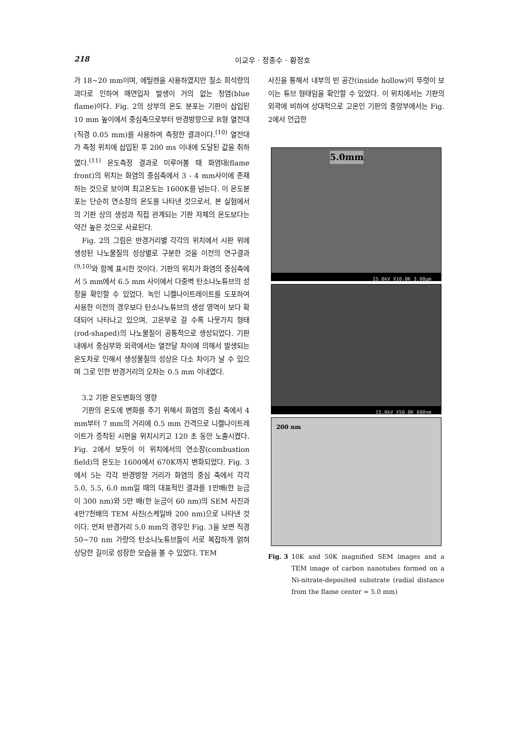218 이교우 · 정종수 · 황정호
가 18~20 mm이며, 에틸렌을 사용하였지만 질소 희석량의 과다로 인하여 매연입자 발생이 거의 없는 청염(blue flame)이다. Fig. 2의 상부의 온도 분포는 기판이 삽입된 10 mm 높이에서 중심축으로부터 반경방향으로 R형 열전대(직경 0.05 mm)를 사용하여 측정한 결과이다.<sup>(10)</sup> 열전대가 측정 위치에 삽입된 후 200 ms 이내에 도달된 값을 취하였다.<sup>(11)</sup> 온도측정 결과로 미루어볼 때 화염대(flame front)의 위치는 화염의 중심축에서 3 - 4 mm사이에 존재하는 것으로 보이며 최고온도는 1600K를 넘는다. 이 온도분포는 단순히 연소장의 온도를 나타낸 것으로서, 본 실험에서의 기판 상의 생성과 직접 관계되는 기판 자체의 온도보다는 약간 높은 것으로 사료된다.
Fig. 2의 그림은 반경거리별 각각의 위치에서 시판 위에 생성된 나노물질의 성상별로 구분한 것을 이전의 연구결과<sup>(9,10)</sup>와 함께 표시한 것이다. 기판의 위치가 화염의 중심축에서 5 mm에서 6.5 mm 사이에서 다중벽 탄소나노튜브의 성장을 확인할 수 있었다. 녹인 니켈나이트레이트를 도포하여 사용한 이전의 경우보다 탄소나노튜브의 생성 영역이 보다 확대되어 나타나고 있으며, 고온부로 갈 수록 나뭇가지 형태(rod-shaped)의 나노물질이 공통적으로 생성되었다. 기판 내에서 중심부와 외곽에서는 열전달 차이에 의해서 발생되는 온도차로 인해서 생성물질의 성상은 다소 차이가 날 수 있으며 그로 인한 반경거리의 오차는 0.5 mm 이내였다.
3.2 기판 온도변화의 영향
기판의 온도에 변화를 주기 위해서 화염의 중심 축에서 4 mm부터 7 mm의 거리에 0.5 mm 간격으로 니켈나이트레이트가 증착된 시편을 위치시키고 120 초 동안 노출시켰다. Fig. 2에서 보듯이 이 위치에서의 연소장(combustion field)의 온도는 1600에서 670K까지 변화되었다. Fig. 3에서 5는 각각 반경방향 거리가 화염의 중심 축에서 각각 5.0, 5.5, 6.0 mm일 때의 대표적인 결과를 1만배(한 눈금이 300 nm)와 5만 배(한 눈금이 60 nm)의 SEM 사진과 4만7천배의 TEM 사진(스케일바 200 nm)으로 나타낸 것이다. 먼저 반경거리 5.0 mm의 경우인 Fig. 3을 보면 직경 50~70 nm 가량의 탄소나노튜브들이 서로 복잡하게 얽혀 상당한 길이로 성장한 모습을 볼 수 있었다. TEM
사진을 통해서 내부의 빈 공간(inside hollow)이 뚜렷이 보이는 튜브 형태임을 확인할 수 있었다. 이 위치에서는 기판의 외곽에 비하여 상대적으로 고온인 기판의 중앙부에서는 Fig. 2에서 언급한
5.0mm
15.0kV X10.0K 3.00μm
15.0kV X50.0K 600nm
200 nm
Fig. 3 10K and 50K magnified SEM images and a TEM image of carbon nanotubes formed on a Ni-nitrate-deposited substrate (radial distance from the flame center = 5.0 mm)